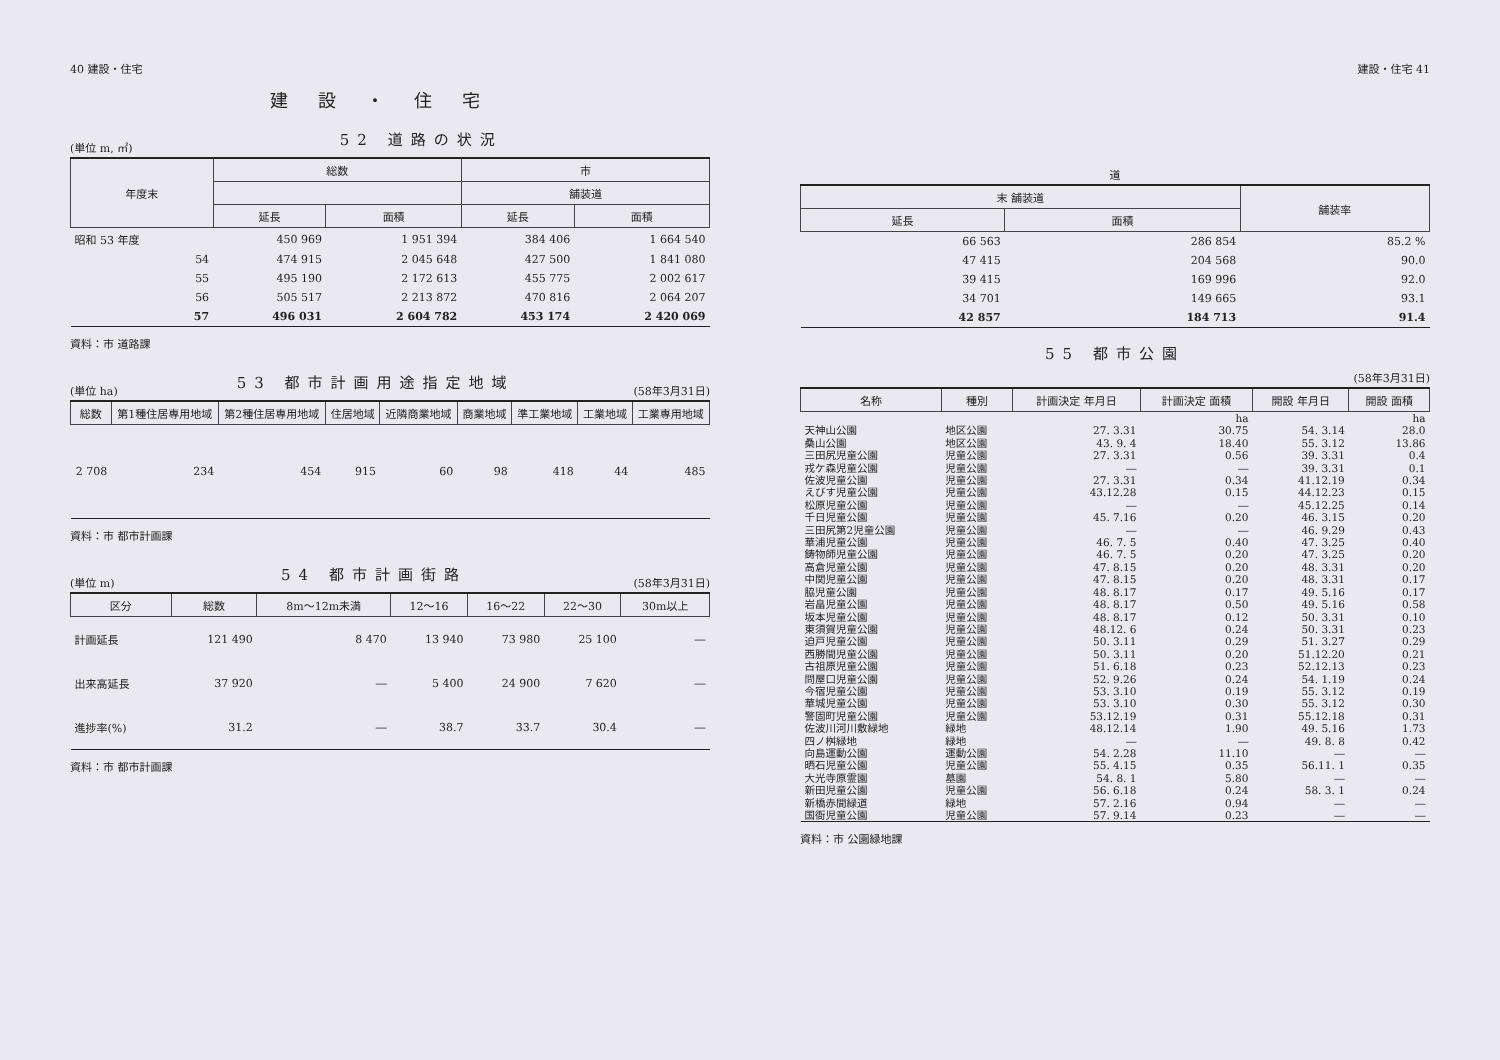40 建設・住宅
建設・住宅
(単位 m, ㎡)
52 道路の状況
| 年度末 | 総数 | | 市 | |
| --- | --- | --- | --- | --- |
| | | | 舗装道 | |
| | 延長 | 面積 | 延長 | 面積 |
| 昭和 53 年度 | 450 969 | 1 951 394 | 384 406 | 1 664 540 |
| 54 | 474 915 | 2 045 648 | 427 500 | 1 841 080 |
| 55 | 495 190 | 2 172 613 | 455 775 | 2 002 617 |
| 56 | 505 517 | 2 213 872 | 470 816 | 2 064 207 |
| 57 | 496 031 | 2 604 782 | 453 174 | 2 420 069 |
資料：市 道路課
(単位 ha)
53 都市計画用途指定地域
(58年3月31日)
| 総数 | 第1種住居専用地域 | 第2種住居専用地域 | 住居地域 | 近隣商業地域 | 商業地域 | 準工業地域 | 工業地域 | 工業専用地域 |
| --- | --- | --- | --- | --- | --- | --- | --- | --- |
| 2 708 | 234 | 454 | 915 | 60 | 98 | 418 | 44 | 485 |
資料：市 都市計画課
(単位 m)
54 都市計画街路
(58年3月31日)
| 区分 | 総数 | 8m～12m未満 | 12～16 | 16～22 | 22～30 | 30m以上 |
| --- | --- | --- | --- | --- | --- | --- |
| 計画延長 | 121 490 | 8 470 | 13 940 | 73 980 | 25 100 | ― |
| 出来高延長 | 37 920 | ― | 5 400 | 24 900 | 7 620 | ― |
| 進捗率(%) | 31.2 | ― | 38.7 | 33.7 | 30.4 | ― |
資料：市 都市計画課
建設・住宅 41
道
| 末 舗装道 | | 舗装率 |
| --- | --- | --- |
| 延長 | 面積 | |
| 66 563 | 286 854 | 85.2 % |
| 47 415 | 204 568 | 90.0 |
| 39 415 | 169 996 | 92.0 |
| 34 701 | 149 665 | 93.1 |
| 42 857 | 184 713 | 91.4 |
55 都市公園
(58年3月31日)
| 名称 | 種別 | 計画決定 年月日 | 計画決定 面積 | 開設 年月日 | 開設 面積 |
| --- | --- | --- | --- | --- | --- |
| | | | ha | | ha |
| 天神山公園 | 地区公園 | 27. 3.31 | 30.75 | 54. 3.14 | 28.0 |
| 桑山公園 | 地区公園 | 43. 9. 4 | 18.40 | 55. 3.12 | 13.86 |
| 三田尻児童公園 | 児童公園 | 27. 3.31 | 0.56 | 39. 3.31 | 0.4 |
| 戎ケ森児童公園 | 児童公園 | ― | ― | 39. 3.31 | 0.1 |
| 佐波児童公園 | 児童公園 | 27. 3.31 | 0.34 | 41.12.19 | 0.34 |
| えびす児童公園 | 児童公園 | 43.12.28 | 0.15 | 44.12.23 | 0.15 |
| 松原児童公園 | 児童公園 | ― | ― | 45.12.25 | 0.14 |
| 千日児童公園 | 児童公園 | 45. 7.16 | 0.20 | 46. 3.15 | 0.20 |
| 三田尻第2児童公園 | 児童公園 | ― | ― | 46. 9.29 | 0.43 |
| 華浦児童公園 | 児童公園 | 46. 7. 5 | 0.40 | 47. 3.25 | 0.40 |
| 鋳物師児童公園 | 児童公園 | 46. 7. 5 | 0.20 | 47. 3.25 | 0.20 |
| 高倉児童公園 | 児童公園 | 47. 8.15 | 0.20 | 48. 3.31 | 0.20 |
| 中関児童公園 | 児童公園 | 47. 8.15 | 0.20 | 48. 3.31 | 0.17 |
| 脇児童公園 | 児童公園 | 48. 8.17 | 0.17 | 49. 5.16 | 0.17 |
| 岩畠児童公園 | 児童公園 | 48. 8.17 | 0.50 | 49. 5.16 | 0.58 |
| 坂本児童公園 | 児童公園 | 48. 8.17 | 0.12 | 50. 3.31 | 0.10 |
| 東須賀児童公園 | 児童公園 | 48.12. 6 | 0.24 | 50. 3.31 | 0.23 |
| 迫戸児童公園 | 児童公園 | 50. 3.11 | 0.29 | 51. 3.27 | 0.29 |
| 西勝間児童公園 | 児童公園 | 50. 3.11 | 0.20 | 51.12.20 | 0.21 |
| 古祖原児童公園 | 児童公園 | 51. 6.18 | 0.23 | 52.12.13 | 0.23 |
| 問屋口児童公園 | 児童公園 | 52. 9.26 | 0.24 | 54. 1.19 | 0.24 |
| 今宿児童公園 | 児童公園 | 53. 3.10 | 0.19 | 55. 3.12 | 0.19 |
| 華城児童公園 | 児童公園 | 53. 3.10 | 0.30 | 55. 3.12 | 0.30 |
| 警固町児童公園 | 児童公園 | 53.12.19 | 0.31 | 55.12.18 | 0.31 |
| 佐波川河川敷緑地 | 緑地 | 48.12.14 | 1.90 | 49. 5.16 | 1.73 |
| 四ノ桝緑地 | 緑地 | ― | ― | 49. 8. 8 | 0.42 |
| 向島運動公園 | 運動公園 | 54. 2.28 | 11.10 | ― | ― |
| 晒石児童公園 | 児童公園 | 55. 4.15 | 0.35 | 56.11. 1 | 0.35 |
| 大光寺原霊園 | 墓園 | 54. 8. 1 | 5.80 | ― | ― |
| 新田児童公園 | 児童公園 | 56. 6.18 | 0.24 | 58. 3. 1 | 0.24 |
| 新橋赤間緑道 | 緑地 | 57. 2.16 | 0.94 | ― | ― |
| 国衙児童公園 | 児童公園 | 57. 9.14 | 0.23 | ― | ― |
資料：市 公園緑地課